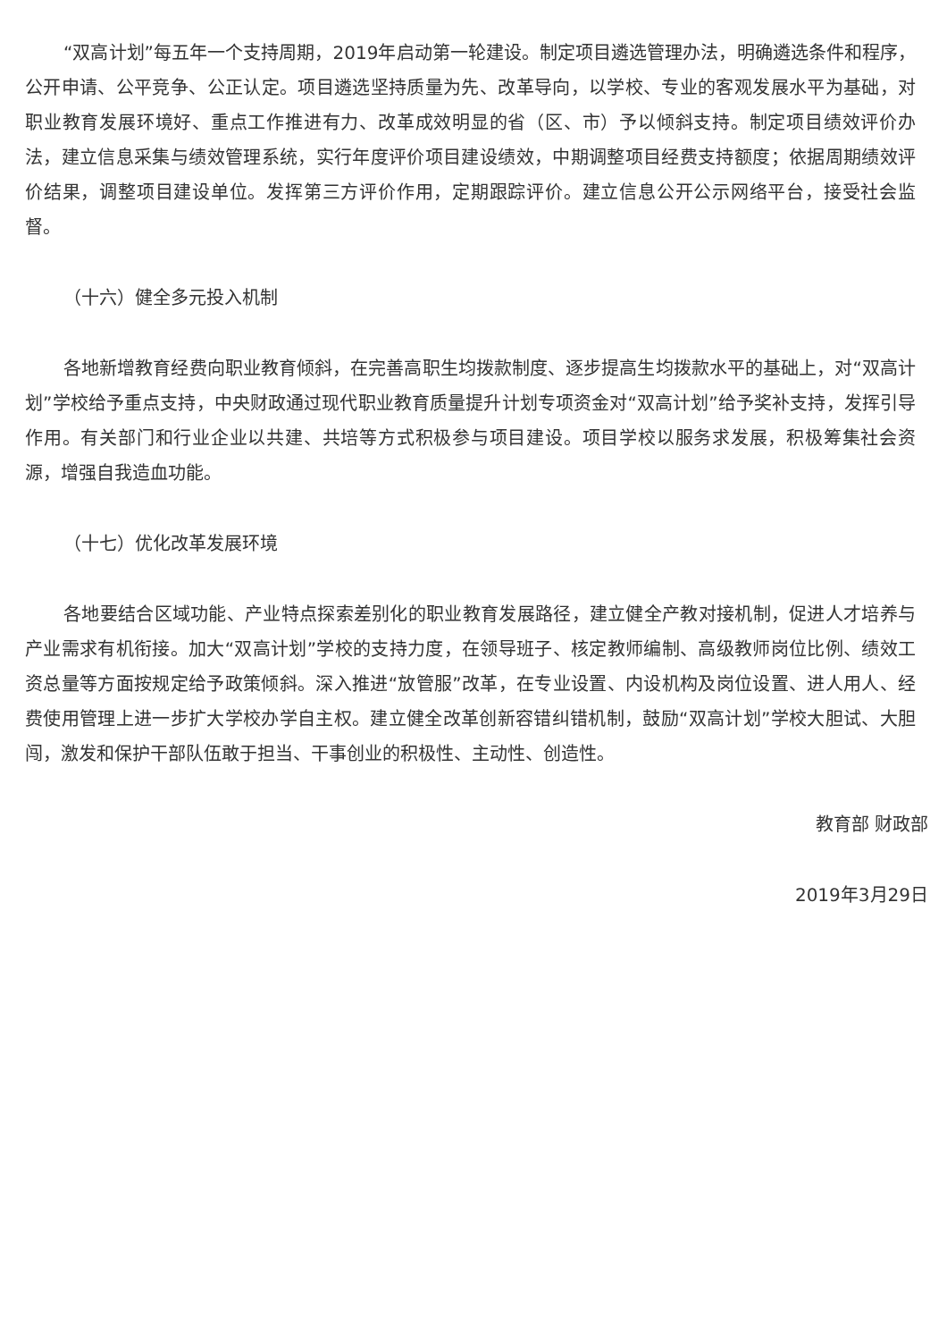“双高计划”每五年一个支持周期，2019年启动第一轮建设。制定项目遴选管理办法，明确遴选条件和程序，公开申请、公平竞争、公正认定。项目遴选坚持质量为先、改革导向，以学校、专业的客观发展水平为基础，对职业教育发展环境好、重点工作推进有力、改革成效明显的省（区、市）予以倾斜支持。制定项目绩效评价办法，建立信息采集与绩效管理系统，实行年度评价项目建设绩效，中期调整项目经费支持额度；依据周期绩效评价结果，调整项目建设单位。发挥第三方评价作用，定期跟踪评价。建立信息公开公示网络平台，接受社会监督。
（十六）健全多元投入机制
各地新增教育经费向职业教育倾斜，在完善高职生均拨款制度、逐步提高生均拨款水平的基础上，对“双高计划”学校给予重点支持，中央财政通过现代职业教育质量提升计划专项资金对“双高计划”给予奖补支持，发挥引导作用。有关部门和行业企业以共建、共培等方式积极参与项目建设。项目学校以服务求发展，积极筹集社会资源，增强自我造血功能。
（十七）优化改革发展环境
各地要结合区域功能、产业特点探索差别化的职业教育发展路径，建立健全产教对接机制，促进人才培养与产业需求有机衔接。加大“双高计划”学校的支持力度，在领导班子、核定教师编制、高级教师岗位比例、绩效工资总量等方面按规定给予政策倾斜。深入推进“放管服”改革，在专业设置、内设机构及岗位设置、进人用人、经费使用管理上进一步扩大学校办学自主权。建立健全改革创新容错纠错机制，鼓励“双高计划”学校大胆试、大胆闯，激发和保护干部队伍敢于担当、干事创业的积极性、主动性、创造性。
教育部 财政部
2019年3月29日